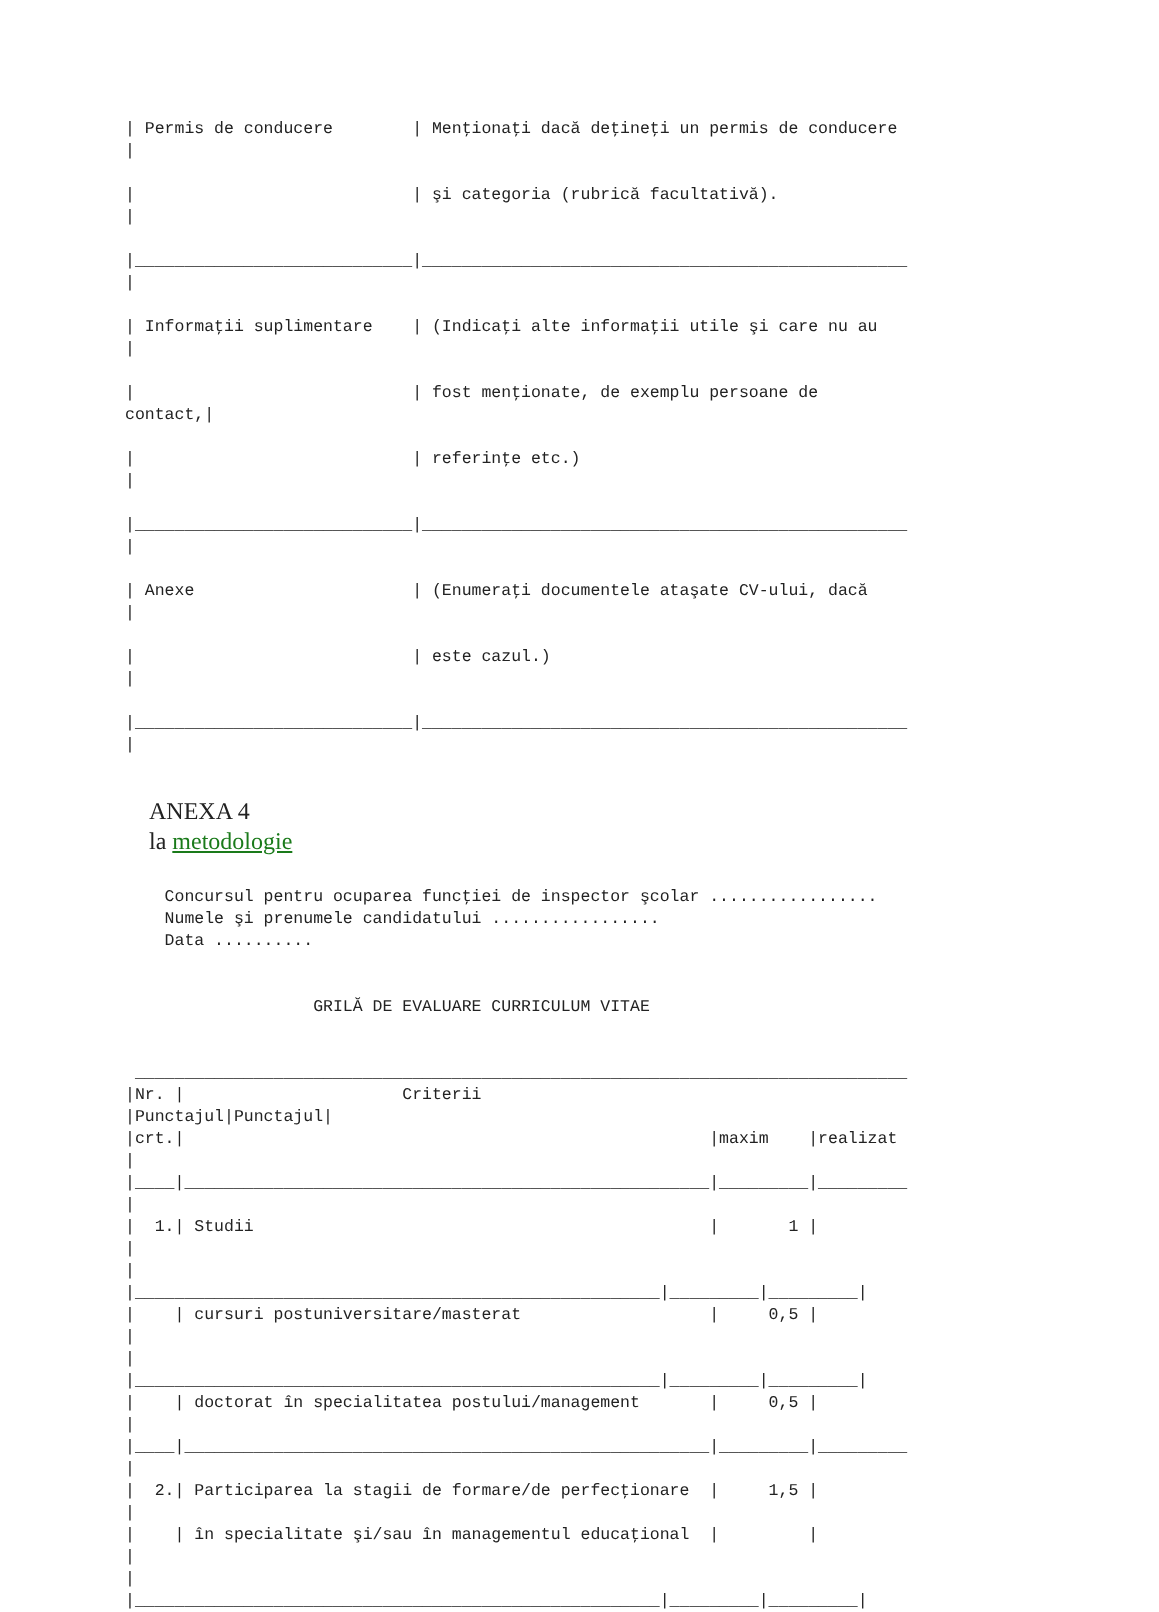| Permis de conducere        | Menţionaţi dacă deţineţi un permis de conducere
|

|                            | şi categoria (rubrică facultativă).
|

|____________________________|_________________________________________________
|

| Informaţii suplimentare    | (Indicaţi alte informaţii utile şi care nu au
|

|                            | fost menţionate, de exemplu persoane de
contact,|

|                            | referinţe etc.)
|

|____________________________|_________________________________________________
|

| Anexe                      | (Enumeraţi documentele ataşate CV-ului, dacă
|

|                            | este cazul.)
|

|____________________________|_________________________________________________
|
ANEXA 4
la metodologie
    Concursul pentru ocuparea funcţiei de inspector şcolar .................
    Numele şi prenumele candidatului .................
    Data ..........


                   GRILĂ DE EVALUARE CURRICULUM VITAE


 ______________________________________________________________________________
|Nr. |                      Criterii
|Punctajul|Punctajul|
|crt.|                                                     |maxim    |realizat
|
|____|_____________________________________________________|_________|_________
|
|  1.| Studii                                              |       1 |
|
|
|_____________________________________________________|_________|_________|
|    | cursuri postuniversitare/masterat                   |     0,5 |
|
|
|_____________________________________________________|_________|_________|
|    | doctorat în specialitatea postului/management       |     0,5 |
|
|____|_____________________________________________________|_________|_________
|
|  2.| Participarea la stagii de formare/de perfecţionare  |     1,5 |
|
|    | în specialitate şi/sau în managementul educaţional  |         |
|
|
|_____________________________________________________|_________|_________|